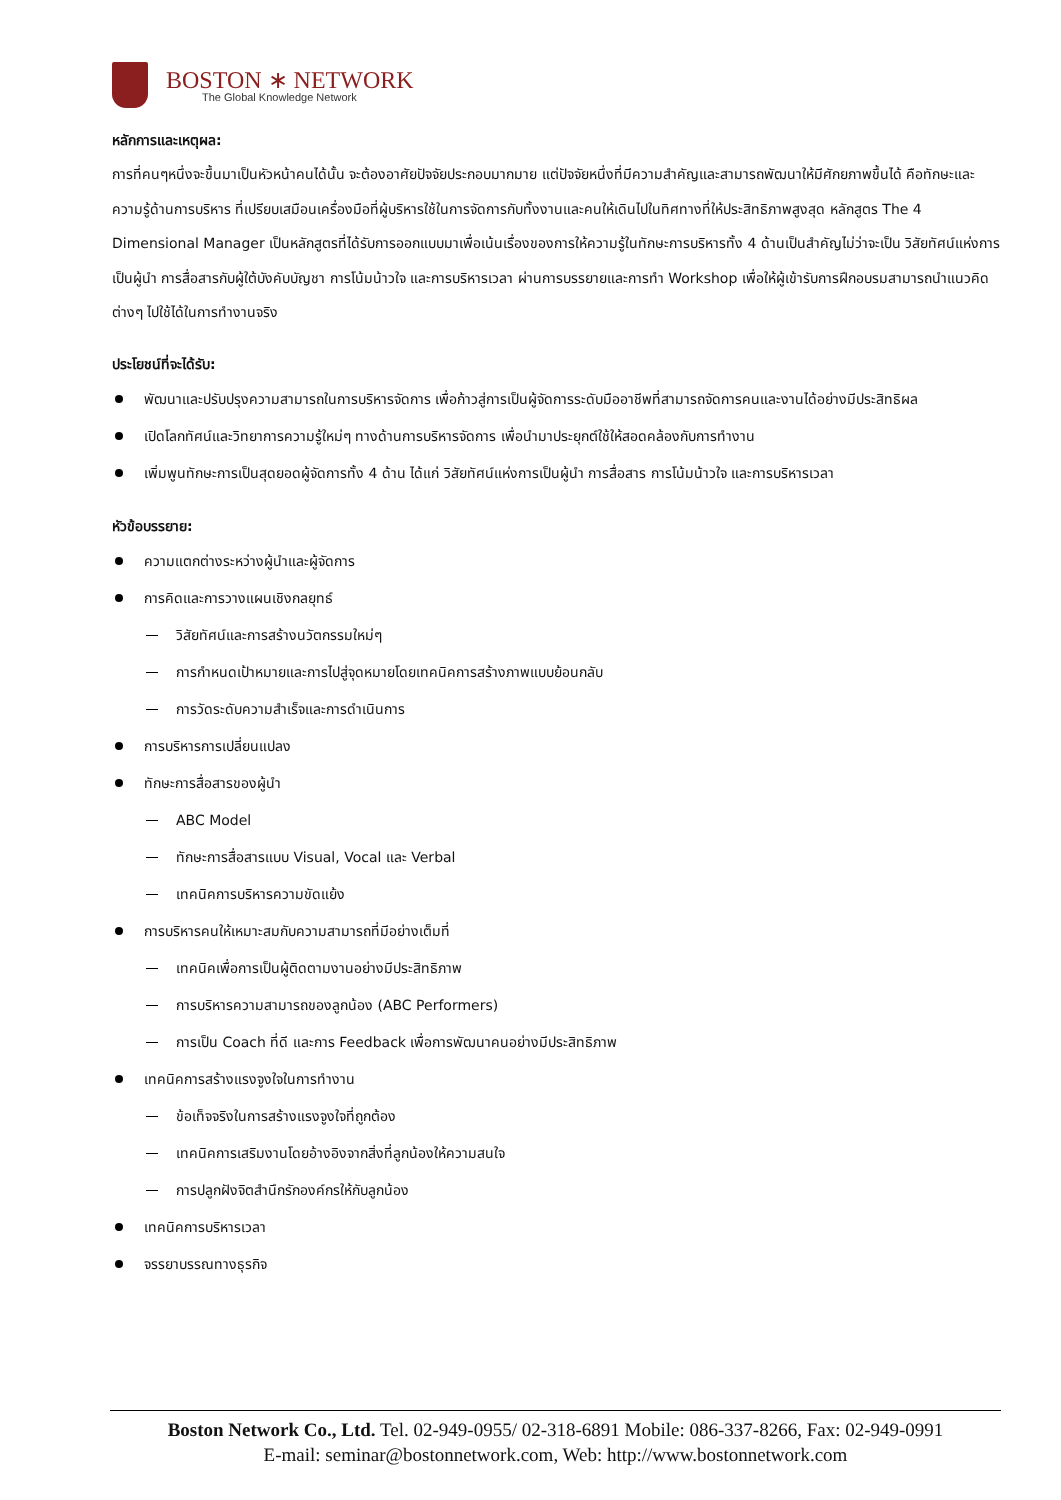BOSTON ∗ NETWORK
The Global Knowledge Network
หลักการและเหตุผล:
การที่คนๆหนึ่งจะขึ้นมาเป็นหัวหน้าคนได้นั้น จะต้องอาศัยปัจจัยประกอบมากมาย แต่ปัจจัยหนึ่งที่มีความสำคัญและสามารถพัฒนาให้มีศักยภาพขึ้นได้ คือทักษะและความรู้ด้านการบริหาร ที่เปรียบเสมือนเครื่องมือที่ผู้บริหารใช้ในการจัดการกับทั้งงานและคนให้เดินไปในทิศทางที่ให้ประสิทธิภาพสูงสุด หลักสูตร The 4 Dimensional Manager เป็นหลักสูตรที่ได้รับการออกแบบมาเพื่อเน้นเรื่องของการให้ความรู้ในทักษะการบริหารทั้ง 4 ด้านเป็นสำคัญไม่ว่าจะเป็น วิสัยทัศน์แห่งการเป็นผู้นำ การสื่อสารกับผู้ใต้บังคับบัญชา การโน้มน้าวใจ และการบริหารเวลา ผ่านการบรรยายและการทำ Workshop เพื่อให้ผู้เข้ารับการฝึกอบรมสามารถนำแนวคิดต่างๆ ไปใช้ได้ในการทำงานจริง
ประโยชน์ที่จะได้รับ:
พัฒนาและปรับปรุงความสามารถในการบริหารจัดการ เพื่อก้าวสู่การเป็นผู้จัดการระดับมืออาชีพที่สามารถจัดการคนและงานได้อย่างมีประสิทธิผล
เปิดโลกทัศน์และวิทยาการความรู้ใหม่ๆ ทางด้านการบริหารจัดการ เพื่อนำมาประยุกต์ใช้ให้สอดคล้องกับการทำงาน
เพิ่มพูนทักษะการเป็นสุดยอดผู้จัดการทั้ง 4 ด้าน ได้แก่ วิสัยทัศน์แห่งการเป็นผู้นำ การสื่อสาร การโน้มน้าวใจ และการบริหารเวลา
หัวข้อบรรยาย:
ความแตกต่างระหว่างผู้นำและผู้จัดการ
การคิดและการวางแผนเชิงกลยุทธ์
วิสัยทัศน์และการสร้างนวัตกรรมใหม่ๆ
การกำหนดเป้าหมายและการไปสู่จุดหมายโดยเทคนิคการสร้างภาพแบบย้อนกลับ
การวัดระดับความสำเร็จและการดำเนินการ
การบริหารการเปลี่ยนแปลง
ทักษะการสื่อสารของผู้นำ
ABC Model
ทักษะการสื่อสารแบบ Visual, Vocal และ Verbal
เทคนิคการบริหารความขัดแย้ง
การบริหารคนให้เหมาะสมกับความสามารถที่มีอย่างเต็มที่
เทคนิคเพื่อการเป็นผู้ติดตามงานอย่างมีประสิทธิภาพ
การบริหารความสามารถของลูกน้อง (ABC Performers)
การเป็น Coach ที่ดี และการ Feedback เพื่อการพัฒนาคนอย่างมีประสิทธิภาพ
เทคนิคการสร้างแรงจูงใจในการทำงาน
ข้อเท็จจริงในการสร้างแรงจูงใจที่ถูกต้อง
เทคนิคการเสริมงานโดยอ้างอิงจากสิ่งที่ลูกน้องให้ความสนใจ
การปลูกฝังจิตสำนึกรักองค์กรให้กับลูกน้อง
เทคนิคการบริหารเวลา
จรรยาบรรณทางธุรกิจ
Boston Network Co., Ltd. Tel. 02-949-0955/ 02-318-6891 Mobile: 086-337-8266, Fax: 02-949-0991
E-mail: seminar@bostonnetwork.com, Web: http://www.bostonnetwork.com